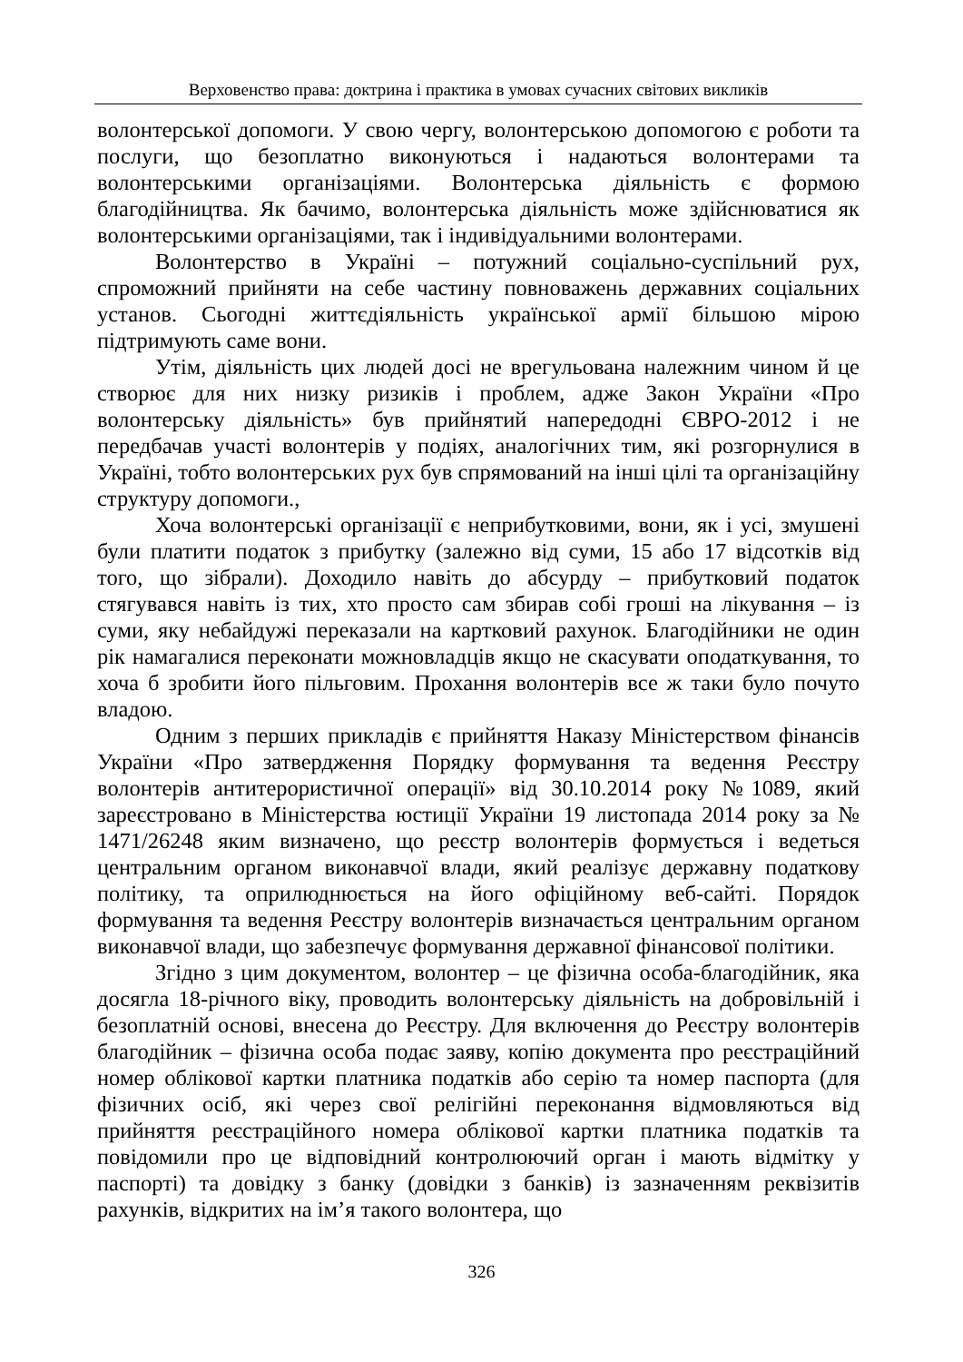Верховенство права: доктрина і практика в умовах сучасних світових викликів
волонтерської допомоги. У свою чергу, волонтерською допомогою є роботи та послуги, що безоплатно виконуються і надаються волонтерами та волонтерськими організаціями. Волонтерська діяльність є формою благодійництва. Як бачимо, волонтерська діяльність може здійснюватися як волонтерськими організаціями, так і індивідуальними волонтерами.
Волонтерство в Україні – потужний соціально-суспільний рух, спроможний прийняти на себе частину повноважень державних соціальних установ. Сьогодні життєдіяльність української армії більшою мірою підтримують саме вони.
Утім, діяльність цих людей досі не врегульована належним чином й це створює для них низку ризиків і проблем, адже Закон України «Про волонтерську діяльність» був прийнятий напередодні ЄВРО-2012 і не передбачав участі волонтерів у подіях, аналогічних тим, які розгорнулися в Україні, тобто волонтерських рух був спрямований на інші цілі та організаційну структуру допомоги.,
Хоча волонтерські організації є неприбутковими, вони, як і усі, змушені були платити податок з прибутку (залежно від суми, 15 або 17 відсотків від того, що зібрали). Доходило навіть до абсурду – прибутковий податок стягувався навіть із тих, хто просто сам збирав собі гроші на лікування – із суми, яку небайдужі переказали на картковий рахунок. Благодійники не один рік намагалися переконати можновладців якщо не скасувати оподаткування, то хоча б зробити його пільговим. Прохання волонтерів все ж таки було почуто владою.
Одним з перших прикладів є прийняття Наказу Міністерством фінансів України «Про затвердження Порядку формування та ведення Реєстру волонтерів антитерористичної операції» від 30.10.2014 року №1089, який зареєстровано в Міністерства юстиції України 19 листопада 2014 року за № 1471/26248 яким визначено, що реєстр волонтерів формується і ведеться центральним органом виконавчої влади, який реалізує державну податкову політику, та оприлюднюється на його офіційному веб-сайті. Порядок формування та ведення Реєстру волонтерів визначається центральним органом виконавчої влади, що забезпечує формування державної фінансової політики.
Згідно з цим документом, волонтер – це фізична особа-благодійник, яка досягла 18-річного віку, проводить волонтерську діяльність на добровільній і безоплатній основі, внесена до Реєстру. Для включення до Реєстру волонтерів благодійник – фізична особа подає заяву, копію документа про реєстраційний номер облікової картки платника податків або серію та номер паспорта (для фізичних осіб, які через свої релігійні переконання відмовляються від прийняття реєстраційного номера облікової картки платника податків та повідомили про це відповідний контролюючий орган і мають відмітку у паспорті) та довідку з банку (довідки з банків) із зазначенням реквізитів рахунків, відкритих на ім’я такого волонтера, що
326